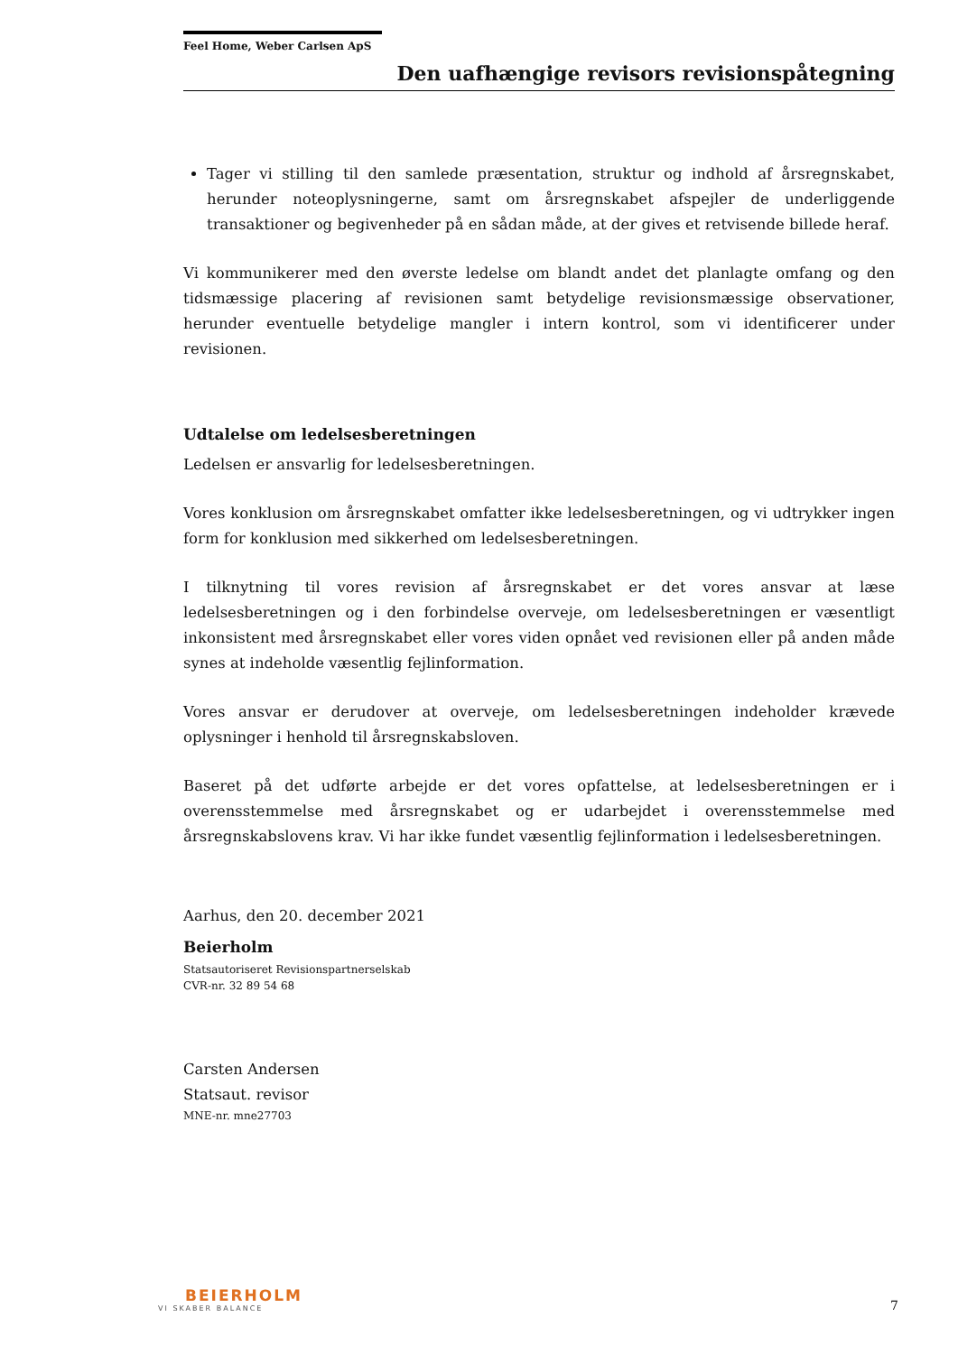Feel Home, Weber Carlsen ApS
Den uafhængige revisors revisionspåtegning
Tager vi stilling til den samlede præsentation, struktur og indhold af årsregnskabet, herunder noteoplysningerne, samt om årsregnskabet afspejler de underliggende transaktioner og begivenheder på en sådan måde, at der gives et retvisende billede heraf.
Vi kommunikerer med den øverste ledelse om blandt andet det planlagte omfang og den tidsmæssige placering af revisionen samt betydelige revisionsmæssige observationer, herunder eventuelle betydelige mangler i intern kontrol, som vi identificerer under revisionen.
Udtalelse om ledelsesberetningen
Ledelsen er ansvarlig for ledelsesberetningen.
Vores konklusion om årsregnskabet omfatter ikke ledelsesberetningen, og vi udtrykker ingen form for konklusion med sikkerhed om ledelsesberetningen.
I tilknytning til vores revision af årsregnskabet er det vores ansvar at læse ledelsesberetningen og i den forbindelse overveje, om ledelsesberetningen er væsentligt inkonsistent med årsregnskabet eller vores viden opnået ved revisionen eller på anden måde synes at indeholde væsentlig fejlinformation.
Vores ansvar er derudover at overveje, om ledelsesberetningen indeholder krævede oplysninger i henhold til årsregnskabsloven.
Baseret på det udførte arbejde er det vores opfattelse, at ledelsesberetningen er i overensstemmelse med årsregnskabet og er udarbejdet i overensstemmelse med årsregnskabslovens krav. Vi har ikke fundet væsentlig fejlinformation i ledelsesberetningen.
Aarhus, den 20. december 2021
Beierholm
Statsautoriseret Revisionspartnerselskab
CVR-nr. 32 89 54 68
Carsten Andersen
Statsaut. revisor
MNE-nr. mne27703
BEIERHOLM
VI SKABER BALANCE
7